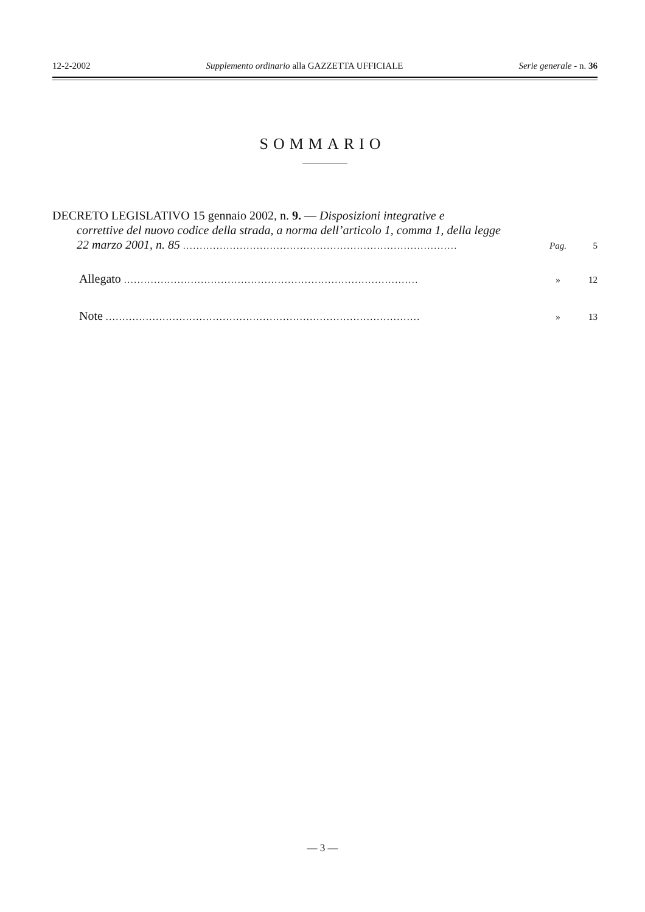12-2-2002 Supplemento ordinario alla GAZZETTA UFFICIALE Serie generale - n. 36
SOMMARIO
DECRETO LEGISLATIVO 15 gennaio 2002, n. 9. — Disposizioni integrative e
correttive del nuovo codice della strada, a norma dell’articolo 1, comma 1, della legge
22 marzo 2001, n. 85 .................................................................................. Pag. 5
Allegato ........................................................................................ » 12
Note .............................................................................................. » 13
— 3 —